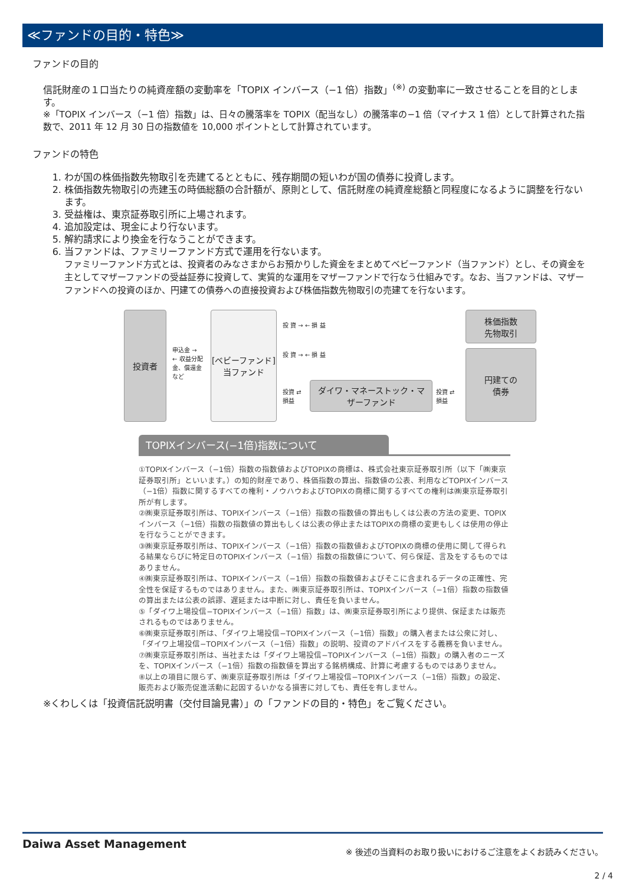≪ファンドの目的・特色≫
ファンドの目的
信託財産の１口当たりの純資産額の変動率を「TOPIX インバース（−1 倍）指数」<sup>(※)</sup> の変動率に一致させることを目的とします。
※「TOPIX インバース（−1 倍）指数」は、日々の騰落率を TOPIX（配当なし）の騰落率の−1 倍（マイナス 1 倍）として計算された指数で、2011 年 12 月 30 日の指数値を 10,000 ポイントとして計算されています。
ファンドの特色
1. わが国の株価指数先物取引を売建てるとともに、残存期間の短いわが国の債券に投資します。
2. 株価指数先物取引の売建玉の時価総額の合計額が、原則として、信託財産の純資産総額と同程度になるように調整を行ないます。
3. 受益権は、東京証券取引所に上場されます。
4. 追加設定は、現金により行ないます。
5. 解約請求により換金を行なうことができます。
6. 当ファンドは、ファミリーファンド方式で運用を行ないます。
ファミリーファンド方式とは、投資者のみなさまからお預かりした資金をまとめてベビーファンド（当ファンド）とし、その資金を主としてマザーファンドの受益証券に投資して、実質的な運用をマザーファンドで行なう仕組みです。なお、当ファンドは、マザーファンドへの投資のほか、円建ての債券への直接投資および株価指数先物取引の売建てを行ないます。
投資者
申込金 →
← 収益分配金、償還金 など
[ベビーファンド]
当ファンド
投 資 → ← 損 益
投 資 → ← 損 益
投資 ⇄ 損益 ダイワ・マネーストック・マザーファンド 投資 ⇄ 損益
株価指数
先物取引
円建ての
債券
TOPIXインバース(−1倍)指数について
①TOPIXインバース（−1倍）指数の指数値およびTOPIXの商標は、株式会社東京証券取引所（以下「㈱東京証券取引所」といいます。）の知的財産であり、株価指数の算出、指数値の公表、利用などTOPIXインバース（−1倍）指数に関するすべての権利・ノウハウおよびTOPIXの商標に関するすべての権利は㈱東京証券取引所が有します。
②㈱東京証券取引所は、TOPIXインバース（−1倍）指数の指数値の算出もしくは公表の方法の変更、TOPIXインバース（−1倍）指数の指数値の算出もしくは公表の停止またはTOPIXの商標の変更もしくは使用の停止を行なうことができます。
③㈱東京証券取引所は、TOPIXインバース（−1倍）指数の指数値およびTOPIXの商標の使用に関して得られる結果ならびに特定日のTOPIXインバース（−1倍）指数の指数値について、何ら保証、言及をするものではありません。
④㈱東京証券取引所は、TOPIXインバース（−1倍）指数の指数値およびそこに含まれるデータの正確性、完全性を保証するものではありません。また、㈱東京証券取引所は、TOPIXインバース（−1倍）指数の指数値の算出または公表の誤謬、遅延または中断に対し、責任を負いません。
⑤「ダイワ上場投信−TOPIXインバース（−1倍）指数」は、㈱東京証券取引所により提供、保証または販売されるものではありません。
⑥㈱東京証券取引所は、「ダイワ上場投信−TOPIXインバース（−1倍）指数」の購入者または公衆に対し、「ダイワ上場投信−TOPIXインバース（−1倍）指数」の説明、投資のアドバイスをする義務を負いません。
⑦㈱東京証券取引所は、当社または「ダイワ上場投信−TOPIXインバース（−1倍）指数」の購入者のニーズを、TOPIXインバース（−1倍）指数の指数値を算出する銘柄構成、計算に考慮するものではありません。
⑧以上の項目に限らず、㈱東京証券取引所は「ダイワ上場投信−TOPIXインバース（−1倍）指数」の設定、販売および販売促進活動に起因するいかなる損害に対しても、責任を有しません。
※くわしくは「投資信託説明書（交付目論見書）」の「ファンドの目的・特色」をご覧ください。
Daiwa Asset Management ※ 後述の当資料のお取り扱いにおけるご注意をよくお読みください。
2 / 4